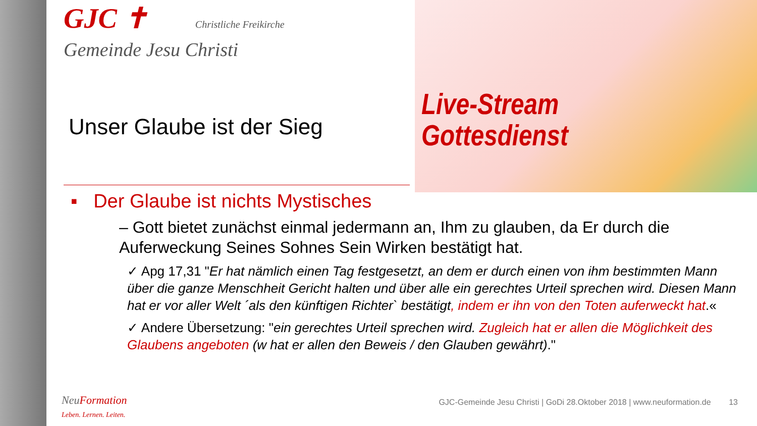Live-Stream
Gottesdienst
GJC ✝ Christliche Freikirche
Gemeinde Jesu Christi
Unser Glaube ist der Sieg
▪ Der Glaube ist nichts Mystisches
– Gott bietet zunächst einmal jedermann an, Ihm zu glauben, da Er durch die Auferweckung Seines Sohnes Sein Wirken bestätigt hat.
✓ Apg 17,31 "Er hat nämlich einen Tag festgesetzt, an dem er durch einen von ihm bestimmten Mann über die ganze Menschheit Gericht halten und über alle ein gerechtes Urteil sprechen wird. Diesen Mann hat er vor aller Welt ´als den künftigen Richter` bestätigt, indem er ihn von den Toten auferweckt hat.«
✓ Andere Übersetzung: "ein gerechtes Urteil sprechen wird. Zugleich hat er allen die Möglichkeit des Glaubens angeboten (w hat er allen den Beweis / den Glauben gewährt)."
NeuFormation
Leben. Lernen. Leiten. GJC-Gemeinde Jesu Christi | GoDi 28.Oktober 2018 | www.neuformation.de 13